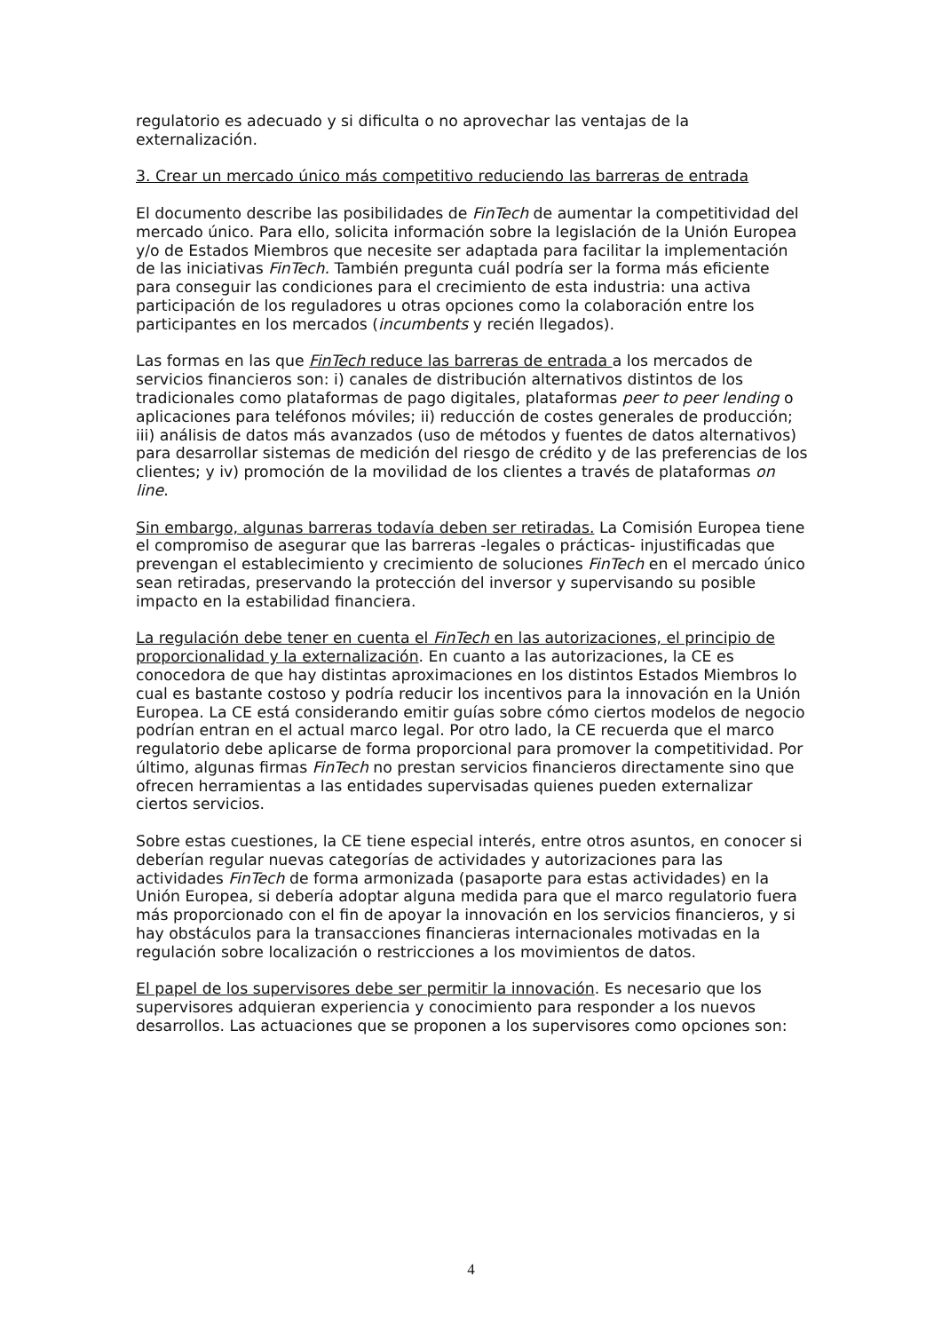regulatorio es adecuado y si dificulta o no aprovechar las ventajas de la externalización.
3. Crear un mercado único más competitivo reduciendo las barreras de entrada
El documento describe las posibilidades de FinTech de aumentar la competitividad del mercado único. Para ello, solicita información sobre la legislación de la Unión Europea y/o de Estados Miembros que necesite ser adaptada para facilitar la implementación de las iniciativas FinTech. También pregunta cuál podría ser la forma más eficiente para conseguir las condiciones para el crecimiento de esta industria: una activa participación de los reguladores u otras opciones como la colaboración entre los participantes en los mercados (incumbents y recién llegados).
Las formas en las que FinTech reduce las barreras de entrada a los mercados de servicios financieros son: i) canales de distribución alternativos distintos de los tradicionales como plataformas de pago digitales, plataformas peer to peer lending o aplicaciones para teléfonos móviles; ii) reducción de costes generales de producción; iii) análisis de datos más avanzados (uso de métodos y fuentes de datos alternativos) para desarrollar sistemas de medición del riesgo de crédito y de las preferencias de los clientes; y iv) promoción de la movilidad de los clientes a través de plataformas on line.
Sin embargo, algunas barreras todavía deben ser retiradas. La Comisión Europea tiene el compromiso de asegurar que las barreras -legales o prácticas- injustificadas que prevengan el establecimiento y crecimiento de soluciones FinTech en el mercado único sean retiradas, preservando la protección del inversor y supervisando su posible impacto en la estabilidad financiera.
La regulación debe tener en cuenta el FinTech en las autorizaciones, el principio de proporcionalidad y la externalización. En cuanto a las autorizaciones, la CE es conocedora de que hay distintas aproximaciones en los distintos Estados Miembros lo cual es bastante costoso y podría reducir los incentivos para la innovación en la Unión Europea. La CE está considerando emitir guías sobre cómo ciertos modelos de negocio podrían entran en el actual marco legal. Por otro lado, la CE recuerda que el marco regulatorio debe aplicarse de forma proporcional para promover la competitividad. Por último, algunas firmas FinTech no prestan servicios financieros directamente sino que ofrecen herramientas a las entidades supervisadas quienes pueden externalizar ciertos servicios.
Sobre estas cuestiones, la CE tiene especial interés, entre otros asuntos, en conocer si deberían regular nuevas categorías de actividades y autorizaciones para las actividades FinTech de forma armonizada (pasaporte para estas actividades) en la Unión Europea, si debería adoptar alguna medida para que el marco regulatorio fuera más proporcionado con el fin de apoyar la innovación en los servicios financieros, y si hay obstáculos para la transacciones financieras internacionales motivadas en la regulación sobre localización o restricciones a los movimientos de datos.
El papel de los supervisores debe ser permitir la innovación. Es necesario que los supervisores adquieran experiencia y conocimiento para responder a los nuevos desarrollos. Las actuaciones que se proponen a los supervisores como opciones son:
4